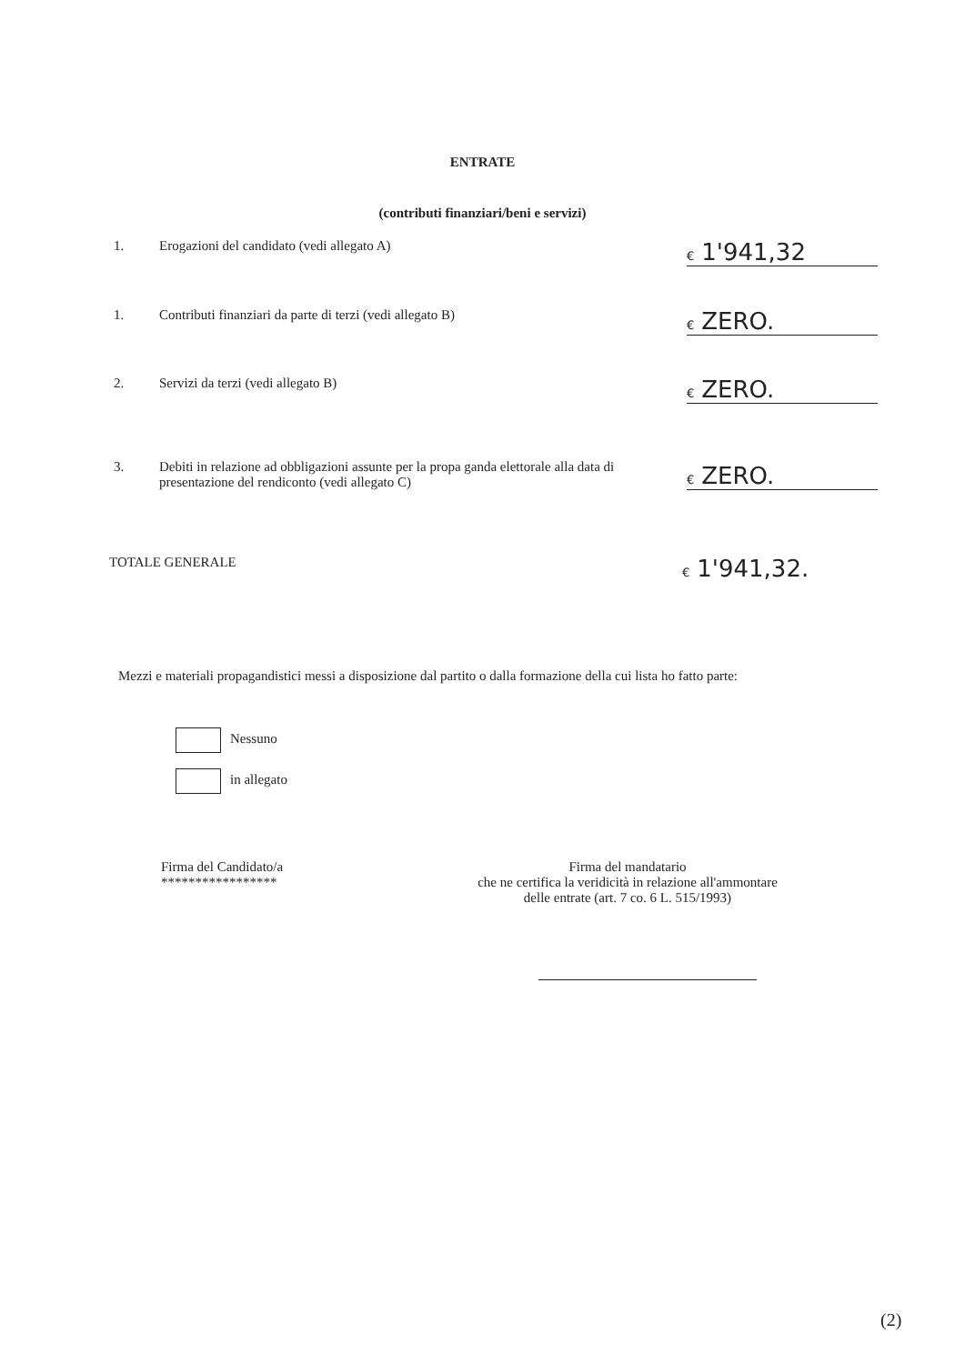ENTRATE
(contributi finanziari/beni e servizi)
1. Erogazioni del candidato (vedi allegato A)
€ 1'941,32
1. Contributi finanziari da parte di terzi (vedi allegato B)
€ ZERO.
2. Servizi da terzi (vedi allegato B)
€ ZERO.
3. Debiti in relazione ad obbligazioni assunte per la propa ganda elettorale alla data di presentazione del rendiconto (vedi allegato C)
€ ZERO.
TOTALE GENERALE
€ 1'941,32.
Mezzi e materiali propagandistici messi a disposizione dal partito o dalla formazione della cui lista ho fatto parte:
Nessuno
in allegato
Firma del Candidato/a
*****************
Firma del mandatario
che ne certifica la veridicità in relazione all'ammontare
delle entrate (art. 7 co. 6 L. 515/1993)
(2)